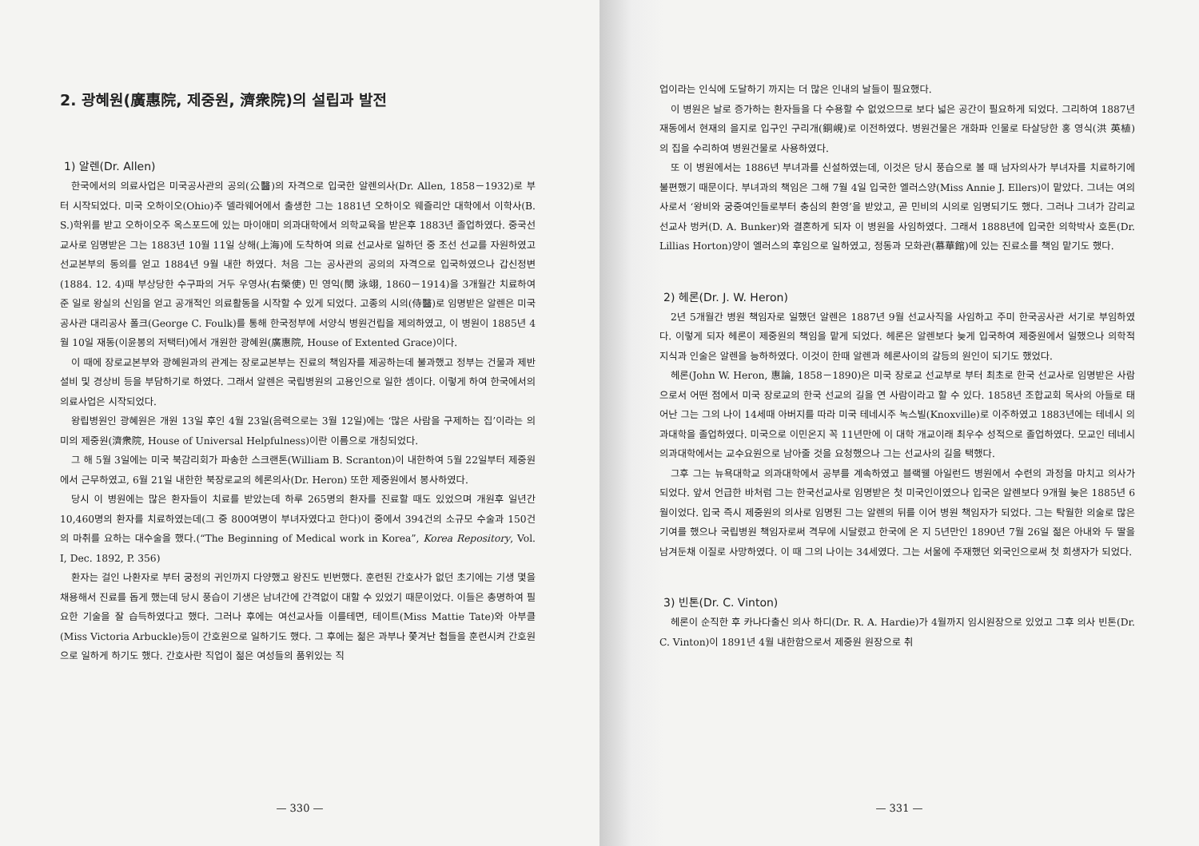2. 광혜원(廣惠院, 제중원, 濟衆院)의 설립과 발전
1) 알렌(Dr. Allen)
한국에서의 의료사업은 미국공사관의 공의(公醫)의 자격으로 입국한 알렌의사(Dr. Allen, 1858－1932)로 부터 시작되었다. 미국 오하이오(Ohio)주 델라웨어에서 출생한 그는 1881년 오하이오 웨즐리안 대학에서 이학사(B. S.)학위를 받고 오하이오주 옥스포드에 있는 마이애미 의과대학에서 의학교육을 받은후 1883년 졸업하였다. 중국선교사로 임명받은 그는 1883년 10월 11일 상해(上海)에 도착하여 의료 선교사로 일하던 중 조선 선교를 자원하였고 선교본부의 동의를 얻고 1884년 9월 내한 하였다. 처음 그는 공사관의 공의의 자격으로 입국하였으나 갑신정변(1884. 12. 4)때 부상당한 수구파의 거두 우영사(右榮使) 민 영익(閔 泳翊, 1860－1914)을 3개월간 치료하여 준 일로 왕실의 신임을 얻고 공개적인 의료활동을 시작할 수 있게 되었다. 고종의 시의(侍醫)로 임명받은 알렌은 미국 공사관 대리공사 폴크(George C. Foulk)를 통해 한국정부에 서양식 병원건립을 제의하였고, 이 병원이 1885년 4월 10일 재동(이윤봉의 저택터)에서 개원한 광혜원(廣惠院, House of Extented Grace)이다.
이 때에 장로교본부와 광혜원과의 관계는 장로교본부는 진료의 책임자를 제공하는데 불과했고 정부는 건물과 제반설비 및 경상비 등을 부담하기로 하였다. 그래서 알렌은 국립병원의 고용인으로 일한 셈이다. 이렇게 하여 한국에서의 의료사업은 시작되었다.
왕립병원인 광혜원은 개원 13일 후인 4월 23일(음력으로는 3월 12일)에는 ‘많은 사람을 구제하는 집’이라는 의미의 제중원(濟衆院, House of Universal Helpfulness)이란 이름으로 개칭되었다.
그 해 5월 3일에는 미국 북감리회가 파송한 스크랜톤(William B. Scranton)이 내한하여 5월 22일부터 제중원에서 근무하였고, 6월 21일 내한한 북장로교의 헤론의사(Dr. Heron) 또한 제중원에서 봉사하였다.
당시 이 병원에는 많은 환자들이 치료를 받았는데 하루 265명의 환자를 진료할 때도 있었으며 개원후 일년간 10,460명의 환자를 치료하였는데(그 중 800여명이 부녀자였다고 한다)이 중에서 394건의 소규모 수술과 150건의 마취를 요하는 대수술을 했다.(“The Beginning of Medical work in Korea”, Korea Repository, Vol. I, Dec. 1892, P. 356)
환자는 걸인 나환자로 부터 궁정의 귀인까지 다양했고 왕진도 빈번했다. 훈련된 간호사가 없던 초기에는 기생 몇을 채용해서 진료를 돕게 했는데 당시 풍습이 기생은 남녀간에 간격없이 대할 수 있었기 때문이었다. 이들은 총명하여 필요한 기술을 잘 습득하였다고 했다. 그러나 후에는 여선교사들 이를테면, 테이트(Miss Mattie Tate)와 아부클(Miss Victoria Arbuckle)등이 간호원으로 일하기도 했다. 그 후에는 젊은 과부나 쫓겨난 첩들을 훈련시켜 간호원으로 일하게 하기도 했다. 간호사란 직업이 젊은 여성들의 품위있는 직
— 330 —
업이라는 인식에 도달하기 까지는 더 많은 인내의 날들이 필요했다.
이 병원은 날로 증가하는 환자들을 다 수용할 수 없었으므로 보다 넓은 공간이 필요하게 되었다. 그리하여 1887년 재동에서 현재의 을지로 입구인 구리개(銅峴)로 이전하였다. 병원건물은 개화파 인물로 타살당한 홍 영식(洪 英植)의 집을 수리하여 병원건물로 사용하였다.
또 이 병원에서는 1886년 부녀과를 신설하였는데, 이것은 당시 풍습으로 볼 때 남자의사가 부녀자를 치료하기에 불편했기 때문이다. 부녀과의 책임은 그해 7월 4일 입국한 엘러스양(Miss Annie J. Ellers)이 맡았다. 그녀는 여의사로서 ‘왕비와 궁중여인들로부터 충심의 환영’을 받았고, 곧 민비의 시의로 임명되기도 했다. 그러나 그녀가 감리교 선교사 벙커(D. A. Bunker)와 결혼하게 되자 이 병원을 사임하였다. 그래서 1888년에 입국한 의학박사 호톤(Dr. Lillias Horton)양이 엘러스의 후임으로 일하였고, 정동과 모화관(慕華館)에 있는 진료소를 책임 맡기도 했다.
2) 헤론(Dr. J. W. Heron)
2년 5개월간 병원 책임자로 일했던 알렌은 1887년 9월 선교사직을 사임하고 주미 한국공사관 서기로 부임하였다. 이렇게 되자 헤론이 제중원의 책임을 맡게 되었다. 헤론은 알렌보다 늦게 입국하여 제중원에서 일했으나 의학적 지식과 인술은 알렌을 능하하였다. 이것이 한때 알렌과 헤론사이의 갈등의 원인이 되기도 했었다.
헤론(John W. Heron, 惠論, 1858－1890)은 미국 장로교 선교부로 부터 최초로 한국 선교사로 임명받은 사람으로서 어떤 점에서 미국 장로교의 한국 선교의 길을 연 사람이라고 할 수 있다. 1858년 조합교회 목사의 아들로 태어난 그는 그의 나이 14세때 아버지를 따라 미국 테네시주 녹스빌(Knoxville)로 이주하였고 1883년에는 테네시 의과대학을 졸업하였다. 미국으로 이민온지 꼭 11년만에 이 대학 개교이래 최우수 성적으로 졸업하였다. 모교인 테네시 의과대학에서는 교수요원으로 남아줄 것을 요청했으나 그는 선교사의 길을 택했다.
그후 그는 뉴욕대학교 의과대학에서 공부를 계속하였고 블랙웰 아일런드 병원에서 수련의 과정을 마치고 의사가 되었다. 앞서 언급한 바처럼 그는 한국선교사로 임명받은 첫 미국인이였으나 입국은 알렌보다 9개월 늦은 1885년 6월이었다. 입국 즉시 제중원의 의사로 임명된 그는 알렌의 뒤를 이어 병원 책임자가 되었다. 그는 탁월한 의술로 많은 기여를 했으나 국립병원 책임자로써 격무에 시달렸고 한국에 온 지 5년만인 1890년 7월 26일 젊은 아내와 두 딸을 남겨둔채 이질로 사망하였다. 이 때 그의 나이는 34세였다. 그는 서울에 주재했던 외국인으로써 첫 희생자가 되었다.
3) 빈톤(Dr. C. Vinton)
헤론이 순직한 후 카나다출신 의사 하디(Dr. R. A. Hardie)가 4월까지 임시원장으로 있었고 그후 의사 빈톤(Dr. C. Vinton)이 1891년 4월 내한함으로서 제중원 원장으로 취
— 331 —